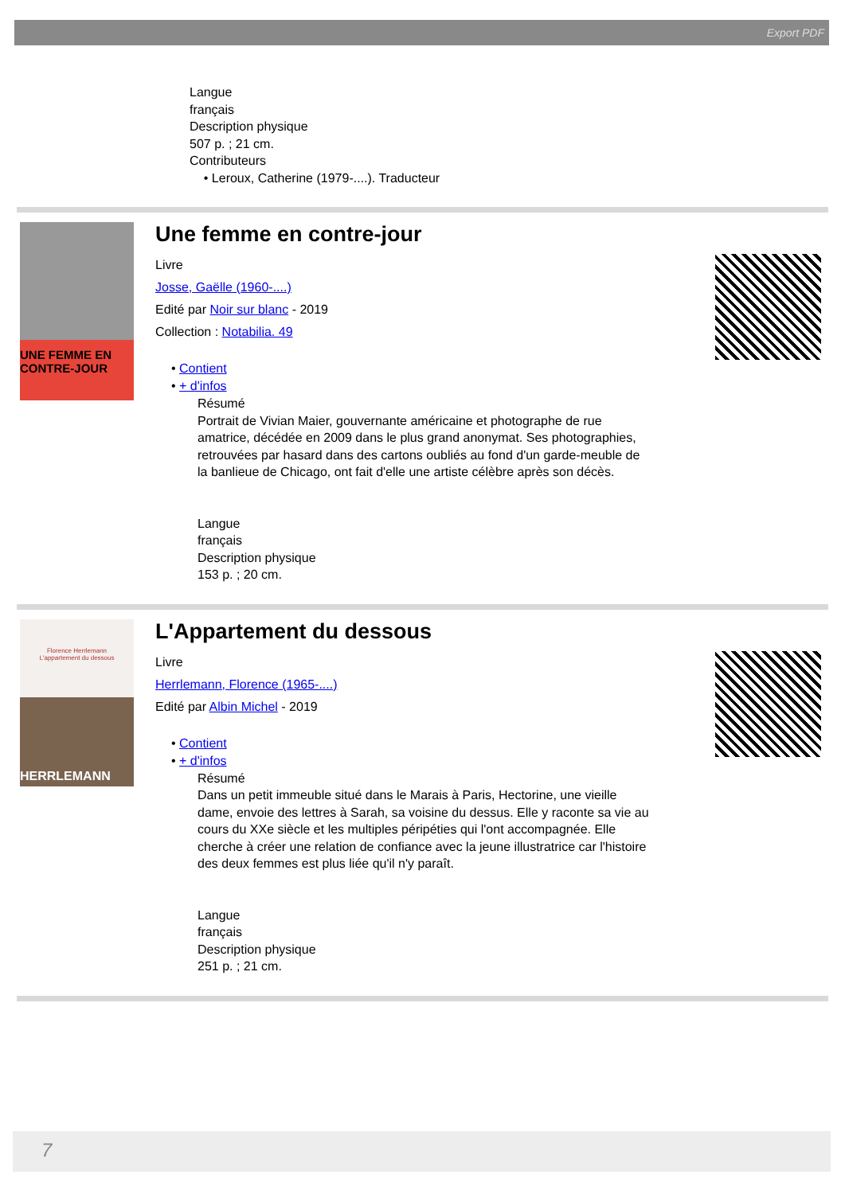Export PDF
Langue
français
Description physique
507 p. ; 21 cm.
Contributeurs
• Leroux, Catherine (1979-....). Traducteur
UNE FEMME EN CONTRE-JOUR
Une femme en contre-jour
Livre
Josse, Gaëlle (1960-....)
Edité par Noir sur blanc - 2019
Collection : Notabilia. 49
• Contient
• + d'infos
Résumé
Portrait de Vivian Maier, gouvernante américaine et photographe de rue amatrice, décédée en 2009 dans le plus grand anonymat. Ses photographies, retrouvées par hasard dans des cartons oubliés au fond d'un garde-meuble de la banlieue de Chicago, ont fait d'elle une artiste célèbre après son décès.
Langue
français
Description physique
153 p. ; 20 cm.
Florence Herrlemann
L'appartement du dessous
HERRLEMANN
L'Appartement du dessous
Livre
Herrlemann, Florence (1965-....)
Edité par Albin Michel - 2019
• Contient
• + d'infos
Résumé
Dans un petit immeuble situé dans le Marais à Paris, Hectorine, une vieille dame, envoie des lettres à Sarah, sa voisine du dessus. Elle y raconte sa vie au cours du XXe siècle et les multiples péripéties qui l'ont accompagnée. Elle cherche à créer une relation de confiance avec la jeune illustratrice car l'histoire des deux femmes est plus liée qu'il n'y paraît.
Langue
français
Description physique
251 p. ; 21 cm.
7